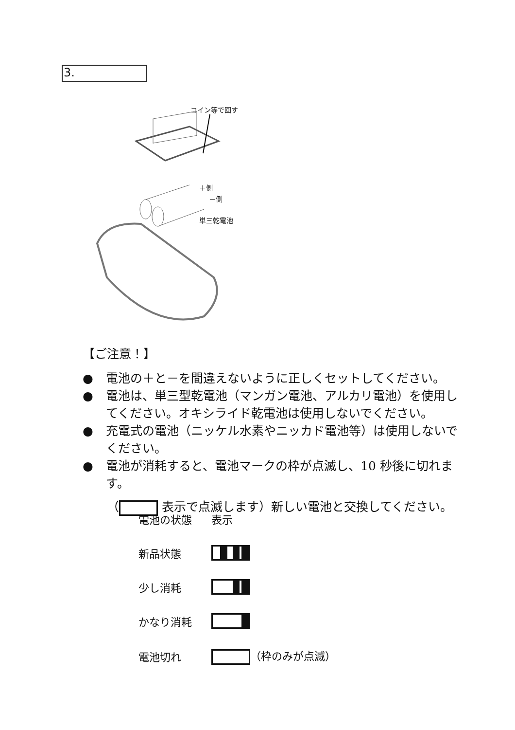3.
コイン等で回す
＋側
－側
単三乾電池
【ご注意！】
● 電池の＋と－を間違えないように正しくセットしてください。
● 電池は、単三型乾電池（マンガン電池、アルカリ電池）を使用してください。オキシライド乾電池は使用しないでください。
● 充電式の電池（ニッケル水素やニッカド電池等）は使用しないでください。
● 電池が消耗すると、電池マークの枠が点滅し、10 秒後に切れます。
（ 表示で点滅します）新しい電池と交換してください。
| 電池の状態 | 表示 |
| 新品状態 | |
| 少し消耗 | |
| かなり消耗 | |
| 電池切れ | （枠のみが点滅） |